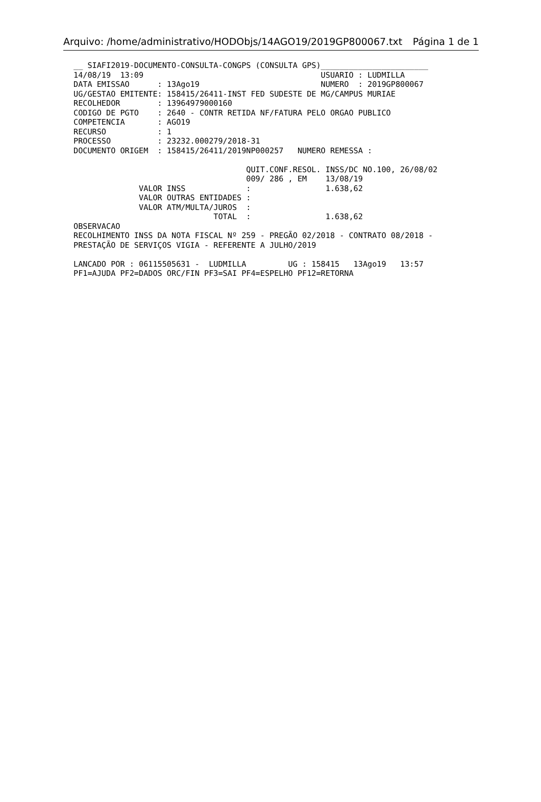Arquivo: /home/administrativo/HODObjs/14AGO19/2019GP800067.txt Página 1 de 1
__ SIAFI2019-DOCUMENTO-CONSULTA-CONGPS (CONSULTA GPS)_______________________
14/08/19  13:09                                      USUARIO : LUDMILLA
DATA EMISSAO      : 13Ago19                          NUMERO  : 2019GP800067
UG/GESTAO EMITENTE: 158415/26411-INST FED SUDESTE DE MG/CAMPUS MURIAE
RECOLHEDOR        : 13964979000160
CODIGO DE PGTO    : 2640 - CONTR RETIDA NF/FATURA PELO ORGAO PUBLICO
COMPETENCIA       : AGO19
RECURSO           : 1
PROCESSO          : 23232.000279/2018-31
DOCUMENTO ORIGEM  : 158415/26411/2019NP000257   NUMERO REMESSA :

                                     QUIT.CONF.RESOL. INSS/DC NO.100, 26/08/02
                                     009/ 286 , EM    13/08/19
              VALOR INSS             :                1.638,62
              VALOR OUTRAS ENTIDADES :
              VALOR ATM/MULTA/JUROS  :
                              TOTAL  :                1.638,62
OBSERVACAO
RECOLHIMENTO INSS DA NOTA FISCAL Nº 259 - PREGÃO 02/2018 - CONTRATO 08/2018 -
PRESTAÇÃO DE SERVIÇOS VIGIA - REFERENTE A JULHO/2019

LANCADO POR : 06115505631 -  LUDMILLA         UG : 158415   13Ago19   13:57
PF1=AJUDA PF2=DADOS ORC/FIN PF3=SAI PF4=ESPELHO PF12=RETORNA